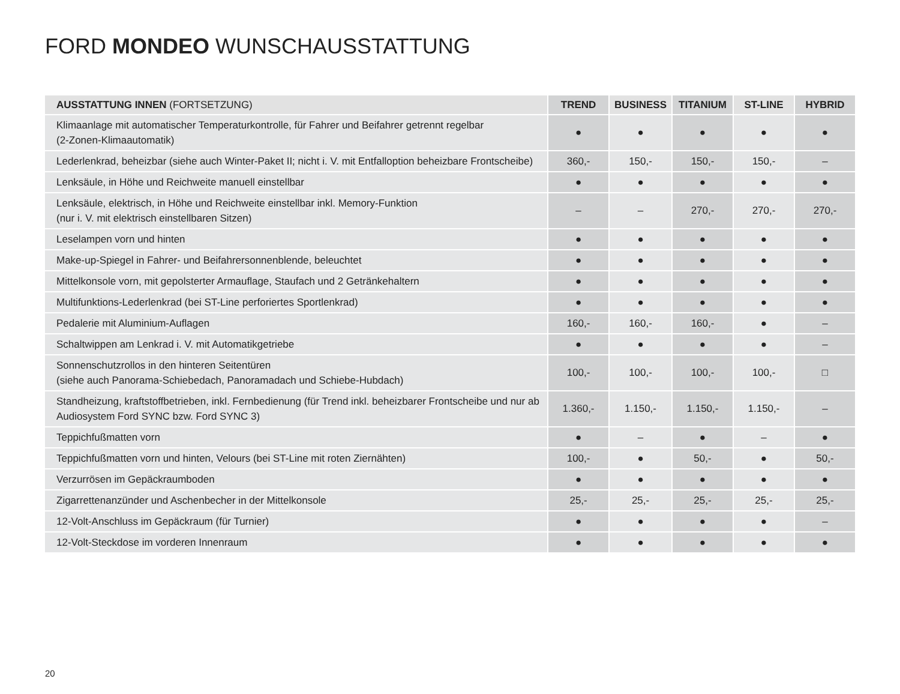FORD MONDEO WUNSCHAUSSTATTUNG
| AUSSTATTUNG INNEN (FORTSETZUNG) | TREND | BUSINESS | TITANIUM | ST-LINE | HYBRID |
| --- | --- | --- | --- | --- | --- |
| Klimaanlage mit automatischer Temperaturkontrolle, für Fahrer und Beifahrer getrennt regelbar (2-Zonen-Klimaautomatik) | ● | ● | ● | ● | ● |
| Lederlenkrad, beheizbar (siehe auch Winter-Paket II; nicht i. V. mit Entfalloption beheizbare Frontscheibe) | 360,- | 150,- | 150,- | 150,- | – |
| Lenksäule, in Höhe und Reichweite manuell einstellbar | ● | ● | ● | ● | ● |
| Lenksäule, elektrisch, in Höhe und Reichweite einstellbar inkl. Memory-Funktion (nur i. V. mit elektrisch einstellbaren Sitzen) | – | – | 270,- | 270,- | 270,- |
| Leselampen vorn und hinten | ● | ● | ● | ● | ● |
| Make-up-Spiegel in Fahrer- und Beifahrersonnenblende, beleuchtet | ● | ● | ● | ● | ● |
| Mittelkonsole vorn, mit gepolsterter Armauflage, Staufach und 2 Getränkehaltern | ● | ● | ● | ● | ● |
| Multifunktions-Lederlenkrad (bei ST-Line perforiertes Sportlenkrad) | ● | ● | ● | ● | ● |
| Pedalerie mit Aluminium-Auflagen | 160,- | 160,- | 160,- | ● | – |
| Schaltwippen am Lenkrad i. V. mit Automatikgetriebe | ● | ● | ● | ● | – |
| Sonnenschutzrollos in den hinteren Seitentüren (siehe auch Panorama-Schiebedach, Panoramadach und Schiebe-Hubdach) | 100,- | 100,- | 100,- | 100,- | □ |
| Standheizung, kraftstoffbetrieben, inkl. Fernbedienung (für Trend inkl. beheizbarer Frontscheibe und nur ab Audiosystem Ford SYNC bzw. Ford SYNC 3) | 1.360,- | 1.150,- | 1.150,- | 1.150,- | – |
| Teppichfußmatten vorn | ● | – | ● | – | ● |
| Teppichfußmatten vorn und hinten, Velours (bei ST-Line mit roten Ziernähten) | 100,- | ● | 50,- | ● | 50,- |
| Verzurrösen im Gepäckraumboden | ● | ● | ● | ● | ● |
| Zigarrettenanzünder und Aschenbecher in der Mittelkonsole | 25,- | 25,- | 25,- | 25,- | 25,- |
| 12-Volt-Anschluss im Gepäckraum (für Turnier) | ● | ● | ● | ● | – |
| 12-Volt-Steckdose im vorderen Innenraum | ● | ● | ● | ● | ● |
20